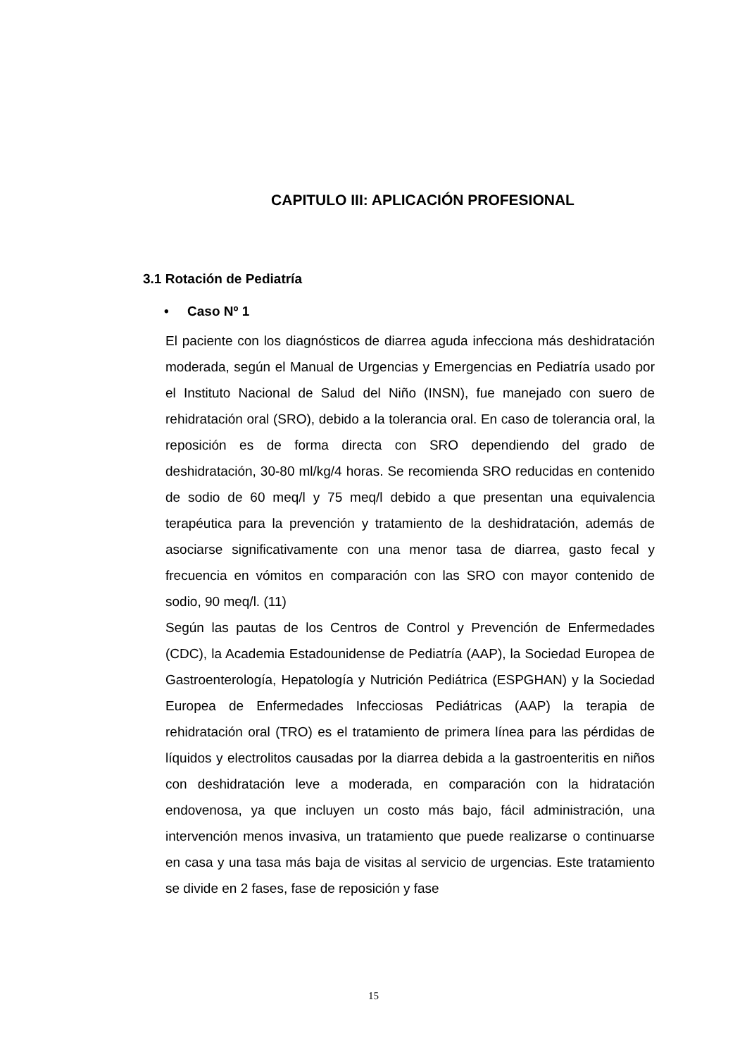CAPITULO III: APLICACIÓN PROFESIONAL
3.1 Rotación de Pediatría
• Caso Nº 1
El paciente con los diagnósticos de diarrea aguda infecciona más deshidratación moderada, según el Manual de Urgencias y Emergencias en Pediatría usado por el Instituto Nacional de Salud del Niño (INSN), fue manejado con suero de rehidratación oral (SRO), debido a la tolerancia oral. En caso de tolerancia oral, la reposición es de forma directa con SRO dependiendo del grado de deshidratación, 30-80 ml/kg/4 horas. Se recomienda SRO reducidas en contenido de sodio de 60 meq/l y 75 meq/l debido a que presentan una equivalencia terapéutica para la prevención y tratamiento de la deshidratación, además de asociarse significativamente con una menor tasa de diarrea, gasto fecal y frecuencia en vómitos en comparación con las SRO con mayor contenido de sodio, 90 meq/l. (11)
Según las pautas de los Centros de Control y Prevención de Enfermedades (CDC), la Academia Estadounidense de Pediatría (AAP), la Sociedad Europea de Gastroenterología, Hepatología y Nutrición Pediátrica (ESPGHAN) y la Sociedad Europea de Enfermedades Infecciosas Pediátricas (AAP) la terapia de rehidratación oral (TRO) es el tratamiento de primera línea para las pérdidas de líquidos y electrolitos causadas por la diarrea debida a la gastroenteritis en niños con deshidratación leve a moderada, en comparación con la hidratación endovenosa, ya que incluyen un costo más bajo, fácil administración, una intervención menos invasiva, un tratamiento que puede realizarse o continuarse en casa y una tasa más baja de visitas al servicio de urgencias. Este tratamiento se divide en 2 fases, fase de reposición y fase
15